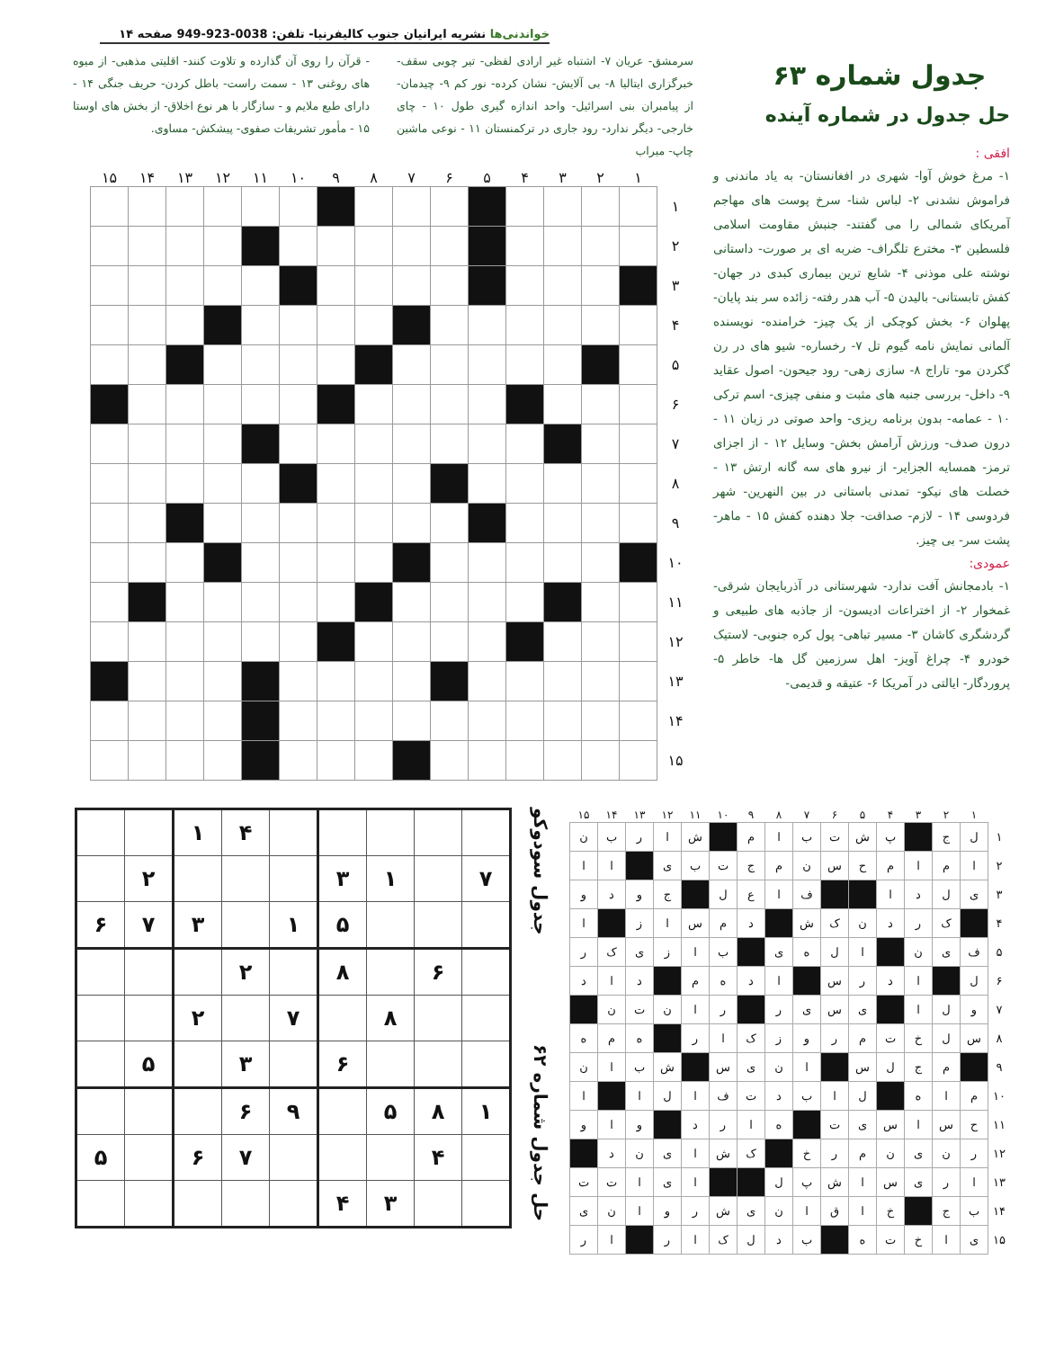جدول شماره ۶۳
حل جدول در شماره آینده
افقی :
۱- مرغ خوش آوا- شهری در افغانستان- به یاد ماندنی و فراموش نشدنی ۲- لباس شنا- سرخ پوست های مهاجم آمریکای شمالی را می گفتند- جنبش مقاومت اسلامی فلسطین ۳- مخترع تلگراف- ضربه ای بر صورت- داستانی نوشته علی موذنی ۴- شایع ترین بیماری کبدی در جهان- کفش تابستانی- بالیدن ۵- آب هدر رفته- زائده سر بند پایان- پهلوان ۶- بخش کوچکی از یک چیز- خرامنده- نویسنده آلمانی نمایش نامه گیوم تل ۷- رخساره- شیو های در رن گکردن مو- تاراج ۸- سازی زهی- رود جیحون- اصول عقاید ۹- داخل- بررسی جنبه های مثبت و منفی چیزی- اسم ترکی ۱۰ - عمامه- بدون برنامه ریزی- واحد صوتی در زبان ۱۱ - درون صدف- ورزش آرامش بخش- وسایل ۱۲ - از اجزای ترمز- همسایه الجزایر- از نیرو های سه گانه ارتش ۱۳ - خصلت های نیکو- تمدنی باستانی در بین النهرین- شهر فردوسی ۱۴ - لازم- صداقت- جلا دهنده کفش ۱۵ - ماهر- پشت سر- بی چیز.
عمودی:
۱- بادمجانش آفت ندارد- شهرستانی در آذربایجان شرقی- غمخوار ۲- از اختراعات ادیسون- از جاذبه های طبیعی و گردشگری کاشان ۳- مسیر تباهی- پول کره جنوبی- لاستیک خودرو ۴- چراغ آویز- اهل سرزمین گل ها- خاطر ۵- پروردگار- ایالتی در آمریکا ۶- عتیقه و قدیمی-
خواندنی‌ها نشریه ایرانیان جنوب کالیفرنیا- تلفن: 0038-923-949 صفحه ۱۴
سرمشق- عریان ۷- اشتباه غیر ارادی لفظی- تیر چوبی سقف- خبرگزاری ایتالیا ۸- بی آلایش- نشان کرده- نور کم ۹- چیدمان- از پیامبران بنی اسرائیل- واحد اندازه گیری طول ۱۰ - چای خارجی- دیگر ندارد- رود جاری در ترکمنستان ۱۱ - نوعی ماشین چاپ- میراب
- قرآن را روی آن گذارده و تلاوت کنند- اقلیتی مذهبی- از میوه های روغنی ۱۳ - سمت راست- باطل کردن- حریف جنگی ۱۴ - دارای طبع ملایم و - سازگار با هر نوع اخلاق- از بخش های اوستا ۱۵ - مأمور تشریفات صفوی- پیشکش- مساوی.
| | ۱ | ۲ | ۳ | ۴ | ۵ | ۶ | ۷ | ۸ | ۹ | ۱۰ | ۱۱ | ۱۲ | ۱۳ | ۱۴ | ۱۵ |
| --- | --- | --- | --- | --- | --- | --- | --- | --- | --- | --- | --- | --- | --- | --- | --- |
| ۱ | | | | | | | | | | | | | | | |
| ۲ | | | | | | | | | | | | | | | |
| ۳ | | | | | | | | | | | | | | | |
| ۴ | | | | | | | | | | | | | | | |
| ۵ | | | | | | | | | | | | | | | |
| ۶ | | | | | | | | | | | | | | | |
| ۷ | | | | | | | | | | | | | | | |
| ۸ | | | | | | | | | | | | | | | |
| ۹ | | | | | | | | | | | | | | | |
| ۱۰ | | | | | | | | | | | | | | | |
| ۱۱ | | | | | | | | | | | | | | | |
| ۱۲ | | | | | | | | | | | | | | | |
| ۱۳ | | | | | | | | | | | | | | | |
| ۱۴ | | | | | | | | | | | | | | | |
| ۱۵ | | | | | | | | | | | | | | | |
| | ۱ | ۲ | ۳ | ۴ | ۵ | ۶ | ۷ | ۸ | ۹ | ۱۰ | ۱۱ | ۱۲ | ۱۳ | ۱۴ | ۱۵ |
| --- | --- | --- | --- | --- | --- | --- | --- | --- | --- | --- | --- | --- | --- | --- | --- |
| ۱ | ل | ج | | پ | ش | ت | ب | ا | م | | ش | ا | ر | ب | ن |
| ۲ | ا | م | ا | م | ح | س | ن | م | ج | ت | ب | ی | | ا | ا |
| ۳ | ی | ل | د | ا | | | ف | ا | ع | ل | | ج | و | د | و |
| ۴ | | ک | ر | د | ن | ک | ش | | د | م | س | ا | ز | | ا |
| ۵ | ف | ی | ن | | ا | ل | ه | ی | | ب | ا | ز | ی | ک | ر |
| ۶ | ل | | ا | د | ر | س | | ا | د | ه | م | | د | ا | د |
| ۷ | و | ل | ا | | ی | س | ی | ر | | ر | ا | ن | ت | ن | |
| ۸ | س | ل | خ | ت | م | ر | و | ز | ک | ا | ر | | ه | م | ه |
| ۹ | | م | ج | ل | س | | ا | ن | ی | س | | ش | ب | ا | ن |
| ۱۰ | م | ا | ه | | ل | ا | ب | د | ت | ف | ا | ل | ا | | ا |
| ۱۱ | ح | س | ا | س | ی | ت | | ه | ا | ر | د | | و | ا | و |
| ۱۲ | ر | ن | ی | ن | م | ر | خ | | ک | ش | ا | ی | ن | د | |
| ۱۳ | ا | ر | ی | س | ا | ش | پ | ل | | | ا | ی | ا | ت | ت |
| ۱۴ | ب | ج | | خ | ا | ق | ا | ن | ی | ش | ر | و | ا | ن | ی |
| ۱۵ | ی | ا | خ | ت | ه | | ب | د | ل | ک | ا | ر | | ا | ر |
حل جدول شماره ۶۲ جدول سودوکو
| | | ۱ | ۴ | | | | | |
| | ۲ | | | | ۳ | ۱ | | ۷ |
| ۶ | ۷ | ۳ | | ۱ | ۵ | | | |
| | | | ۲ | | ۸ | | ۶ | |
| | | ۲ | | ۷ | | ۸ | | |
| | ۵ | | ۳ | | ۶ | | | |
| | | | ۶ | ۹ | | ۵ | ۸ | ۱ |
| ۵ | | ۶ | ۷ | | | | ۴ | |
| | | | | | ۴ | ۳ | | |